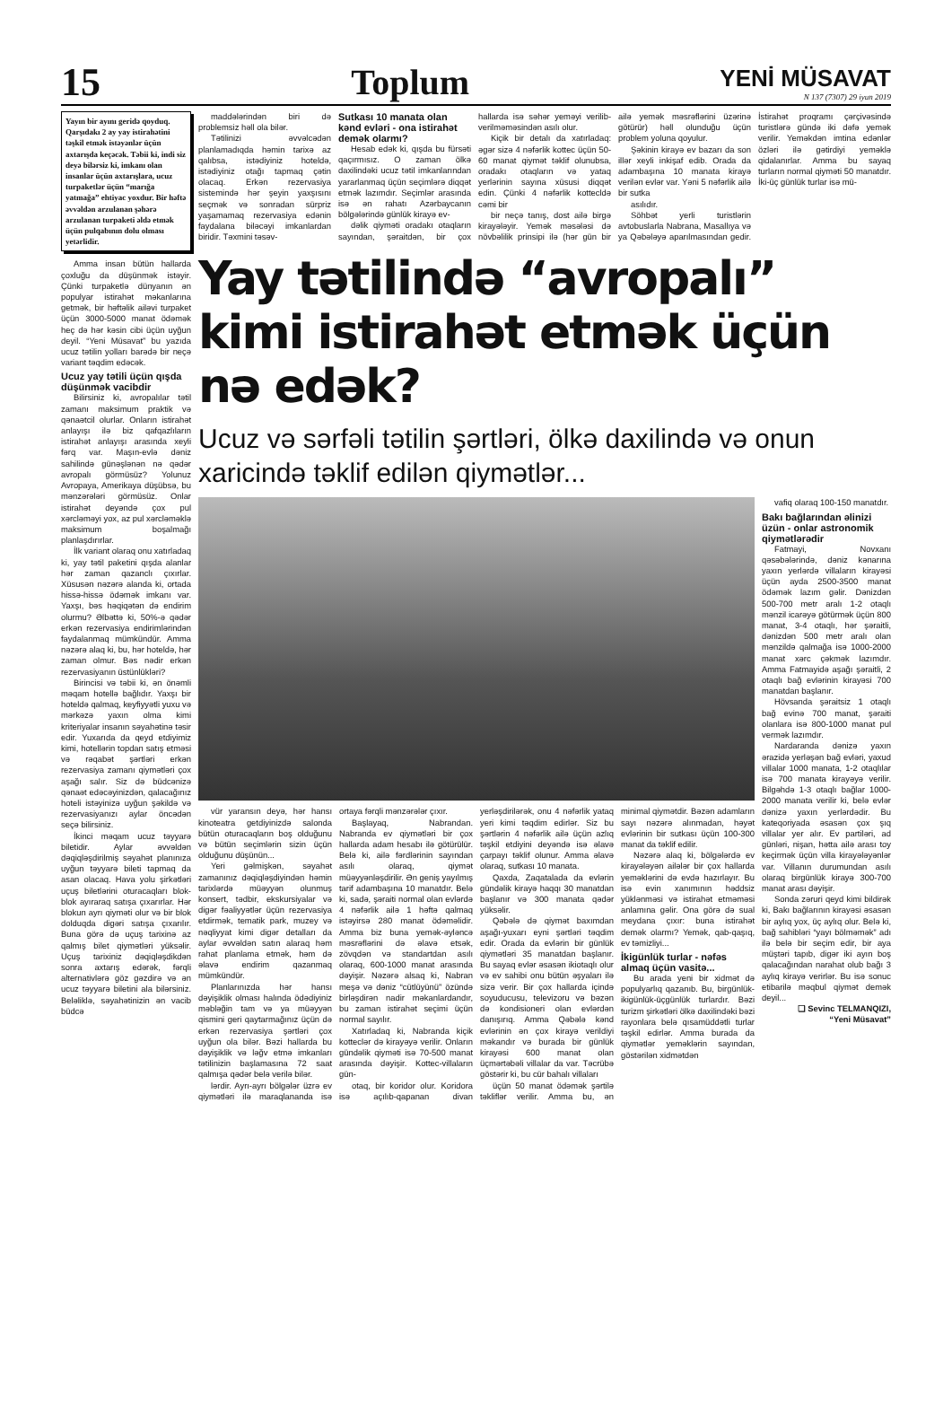15
Toplum
YENİ MÜSAVAT
N 137 (7307) 29 iyun 2019
Yayın bir ayını geridə qoyduq. Qarşıdakı 2 ay yay istirahətini təşkil etmək istəyənlər üçün axtarışda keçəcək. Təbii ki, indi siz deyə bilərsiz ki, imkanı olan insanlar üçün axtarışlara, ucuz turpaketlər üçün “marığa yatmağa” ehtiyac yoxdur. Bir həftə əvvəldən arzulanan şəhərə arzulanan turpaketi əldə etmək üçün pulqabının dolu olması yetərlidir.
Amma insan bütün hallarda çoxluğu da düşünmək istəyir. Çünki turpaketlə dünyanın ən populyar istirahət məkanlarına getmək, bir həftəlik ailəvi turpaket üçün 3000-5000 manat ödəmək heç də hər kəsin cibi üçün uyğun deyil. “Yeni Müsavat” bu yazıda ucuz tətilin yolları barədə bir neçə variant təqdim edəcək.
Ucuz yay tətili üçün qışda düşünmək vacibdir
Bilirsiniz ki, avropalılar tətil zamanı maksimum praktik və qənaətcil olurlar. Onların istirahət anlayışı ilə biz qafqazlıların istirahət anlayışı arasında xeyli fərq var. Maşın-evlə dəniz sahilində günəşlənən nə qədər avropalı görmüsüz? Yolunuz Avropaya, Amerikaya düşübsə, bu mənzərələri görmüsüz. Onlar istirahət deyəndə çox pul xərcləməyi yox, az pul xərcləməklə maksimum boşalmağı planlaşdırırlar.
İlk variant olaraq onu xatırladaq ki, yay tətil paketini qışda alanlar hər zaman qazanclı çıxırlar. Xüsusən nəzərə alanda ki, ortada hissə-hissə ödəmək imkanı var. Yaxşı, bəs həqiqətən də endirim olurmu? Əlbəttə ki, 50%-ə qədər erkən rezervasiya endirimlərindən faydalanmaq mümkündür. Amma nəzərə alaq ki, bu, hər hoteldə, hər zaman olmur. Bəs nədir erkən rezervasiyanın üstünlükləri?
Birincisi və təbii ki, ən önəmli məqam hotellə bağlıdır. Yaxşı bir hoteldə qalmaq, keyfiyyətli yuxu və mərkəzə yaxın olma kimi kriteriyalar insanın səyahətinə təsir edir. Yuxarıda da qeyd etdiyimiz kimi, hotellərin topdan satış etməsi və rəqabət şərtləri erkən rezervasiya zamanı qiymətləri çox aşağı salır. Siz də büdcənizə qənaət edəcəyinizdən, qalacağınız hoteli istəyinizə uyğun şəkildə və rezervasiyanızı aylar öncədən seçə bilirsiniz.
İkinci məqam ucuz təyyarə biletidir. Aylar əvvəldən dəqiqləşdirilmiş səyahət planınıza uyğun təyyarə bileti tapmaq da asan olacaq. Hava yolu şirkətləri uçuş biletlərini oturacaqları blok-blok ayıraraq satışa çıxarırlar. Hər blokun ayrı qiyməti olur və bir blok dolduqda digəri satışa çıxarılır. Buna görə də uçuş tarixinə az qalmış bilet qiymətləri yüksəlir. Uçuş tarixiniz dəqiqləşdikdən sonra axtarış edərək, fərqli alternativlərə göz gəzdirə və ən ucuz təyyarə biletini ala bilərsiniz. Beləliklə, səyahətinizin ən vacib büdcə
maddələrindən biri də problemsiz həll ola bilər.
Tətilinizi əvvəlcədən planlamadıqda həmin tarixə az qalıbsa, istədiyiniz hoteldə, istədiyiniz otağı tapmaq çətin olacaq. Erkən rezervasiya sistemində hər şeyin yaxşısını seçmək və sonradan sürpriz yaşamamaq rezervasiya edənin faydalana biləcəyi imkanlardan biridir. Təxmini təsəv-
Sutkası 10 manata olan kənd evləri - ona istirahət demək olarmı?
Hesab edək ki, qışda bu fürsəti qaçırmısız. O zaman ölkə daxilindəki ucuz tətil imkanlarından yararlanmaq üçün seçimlərə diqqət etmək lazımdır. Seçimlər arasında isə ən rahatı Azərbaycanın bölgələrində günlük kirayə ev-
dəlik qiyməti oradakı otaqların sayından, şəraitdən, bir çox hallarda isə səhər yeməyi verilib-verilməməsindən asılı olur.
Kiçik bir detalı da xatırladaq: əgər sizə 4 nəfərlik kottec üçün 50-60 manat qiymət təklif olunubsa, oradakı otaqların və yataq yerlərinin sayına xüsusi diqqət edin. Çünki 4 nəfərlik kottecldə cəmi bir
bir neçə tanış, dost ailə birgə kirayələyir. Yemək məsələsi də növbəlilik prinsipi ilə (hər gün bir ailə yemək məsrəflərini üzərinə götürür) həll olunduğu üçün problem yoluna qoyulur.
Şəkinin kirayə ev bazarı da son illər xeyli inkişaf edib. Orada da adambaşına 10 manata kirayə verilən evlər var. Yəni 5 nəfərlik ailə bir sutka
asılıdır.
Söhbət yerli turistlərin avtobuslarla Nabrana, Masallıya və ya Qəbələyə aparılmasından gedir. İstirahət proqramı çərçivəsində turistlərə gündə iki dəfə yemək verilir. Yeməkdən imtina edənlər özləri ilə gətirdiyi yeməklə qidalanırlar. Amma bu sayaq turların normal qiyməti 50 manatdır. İki-üç günlük turlar isə mü-
Yay tətilində “avropalı” kimi istirahət etmək üçün nə edək?
Ucuz və sərfəli tətilin şərtləri, ölkə daxilində və onun xaricində təklif edilən qiymətlər...
vür yaransın deyə, hər hansı kinoteatra getdiyinizdə salonda bütün oturacaqların boş olduğunu və bütün seçimlərin sizin üçün olduğunu düşünün...
Yeri gəlmişkən, səyahət zamanınız dəqiqləşdiyindən həmin tarixlərdə müəyyən olunmuş konsert, tədbir, ekskursiyalar və digər fəaliyyətlər üçün rezervasiya etdirmək, tematik park, muzey və nəqliyyat kimi digər detalları da aylar əvvəldən satın alaraq həm rahat planlama etmək, həm də əlavə endirim qazanmaq mümkündür.
Planlarınızda hər hansı dəyişiklik olması halında ödədiyiniz məbləğin tam və ya müəyyən qismini geri qaytarmağınız üçün də erkən rezervasiya şərtləri çox uyğun ola bilər. Bəzi hallarda bu dəyişiklik və ləğv etmə imkanları tətilinizin başlamasına 72 saat qalmışa qədər belə verilə bilər.
lərdir. Ayrı-ayrı bölgələr üzrə ev qiymətləri ilə maraqlananda isə ortaya fərqli mənzərələr çıxır.
Başlayaq, Nabrandan. Nabranda ev qiymətləri bir çox hallarda adam hesabı ilə götürülür. Belə ki, ailə fərdlərinin sayından asılı olaraq, qiymət müəyyənləşdirilir. Ən geniş yayılmış tarif adambaşına 10 manatdır. Belə ki, sadə, şəraiti normal olan evlərdə 4 nəfərlik ailə 1 həftə qalmaq istəyirsə 280 manat ödəməlidir. Amma biz buna yemək-əyləncə məsrəflərini də əlavə etsək, zövqdən və standartdan asılı olaraq, 600-1000 manat arasında dəyişir. Nəzərə alsaq ki, Nabran meşə və dəniz “cütlüyünü” özündə birləşdirən nadir məkanlardandır, bu zaman istirahət seçimi üçün normal sayılır.
Xatırladaq ki, Nabranda kiçik kotteclər də kirayəyə verilir. Onların gündəlik qiyməti isə 70-500 manat arasında dəyişir. Kottec-villaların gün-
otaq, bir koridor olur. Koridora isə açılıb-qapanan divan yerləşdirilərək, onu 4 nəfərlik yataq yeri kimi təqdim edirlər. Siz bu şərtlərin 4 nəfərlik ailə üçün azlıq təşkil etdiyini deyəndə isə əlavə çarpayı təklif olunur. Amma əlavə olaraq, sutkası 10 manata.
Qaxda, Zaqatalada da evlərin gündəlik kirayə haqqı 30 manatdan başlanır və 300 manata qədər yüksəlir.
Qəbələ də qiymət baxımdan aşağı-yuxarı eyni şərtləri təqdim edir. Orada da evlərin bir günlük qiymətləri 35 manatdan başlanır. Bu sayaq evlər əsasən ikiotaqlı olur və ev sahibi onu bütün əşyaları ilə sizə verir. Bir çox hallarda içində soyuducusu, televizoru və bəzən də kondisioneri olan evlərdən danışırıq. Amma Qəbələ kənd evlərinin ən çox kirayə verildiyi məkandır və burada bir günlük kirayəsi 600 manat olan üçmərtəbəli villalar da var. Təcrübə göstərir ki, bu cür bahalı villaları
üçün 50 manat ödəmək şərtilə təkliflər verilir. Amma bu, ən minimal qiymətdir. Bəzən adamların sayı nəzərə alınmadan, həyət evlərinin bir sutkası üçün 100-300 manat da təklif edilir.
Nəzərə alaq ki, bölgələrdə ev kirayələyən ailələr bir çox hallarda yeməklərini də evdə hazırlayır. Bu isə evin xanımının həddsiz yüklənməsi və istirahət etməməsi anlamına gəlir. Ona görə də sual meydana çıxır: buna istirahət demək olarmı? Yemək, qab-qaşıq, ev təmizliyi...
İkigünlük turlar - nəfəs almaq üçün vasitə...
Bu arada yeni bir xidmət də populyarlıq qazanıb. Bu, birgünlük-ikigünlük-üçgünlük turlardır. Bəzi turizm şirkətləri ölkə daxilindəki bəzi rayonlara belə qısamüddətli turlar təşkil edirlər. Amma burada da qiymətlər yeməklərin sayından, göstərilən xidmətdən
vafiq olaraq 100-150 manatdır.
Bakı bağlarından əlinizi üzün - onlar astronomik qiymətlərədir
Fatmayi, Novxanı qəsəbələrində, dəniz kənarına yaxın yerlərdə villaların kirayəsi üçün ayda 2500-3500 manat ödəmək lazım gəlir. Dənizdən 500-700 metr aralı 1-2 otaqlı mənzil icarəyə götürmək üçün 800 manat, 3-4 otaqlı, hər şəraitli, dənizdən 500 metr aralı olan mənzildə qalmağa isə 1000-2000 manat xərc çəkmək lazımdır. Amma Fatmayidə aşağı şəraitli, 2 otaqlı bağ evlərinin kirayəsi 700 manatdan başlanır.
Hövsanda şəraitsiz 1 otaqlı bağ evinə 700 manat, şəraiti olanlara isə 800-1000 manat pul vermək lazımdır.
Nardaranda dənizə yaxın ərazidə yerləşən bağ evləri, yaxud villalar 1000 manata, 1-2 otaqlılar isə 700 manata kirayəyə verilir. Bilgəhdə 1-3 otaqlı bağlar 1000-2000 manata verilir ki, belə evlər dənizə yaxın yerlərdədir. Bu kateqoriyada əsasən çox şıq villalar yer alır. Ev partiləri, ad günləri, nişan, hətta ailə arası toy keçirmək üçün villa kirayələyənlər var. Villanın durumundan asılı olaraq birgünlük kirayə 300-700 manat arası dəyişir.
Sonda zəruri qeyd kimi bildirək ki, Bakı bağlarının kirayəsi əsasən bir aylıq yox, üç aylıq olur. Belə ki, bağ sahibləri “yayı bölməmək” adı ilə belə bir seçim edir, bir aya müştəri tapıb, digər iki ayın boş qalacağından narahat olub bağı 3 aylıq kirayə verirlər. Bu isə sonuc etibarilə məqbul qiymət demək deyil...
❑ Sevinc TELMANQIZI, “Yeni Müsavat”